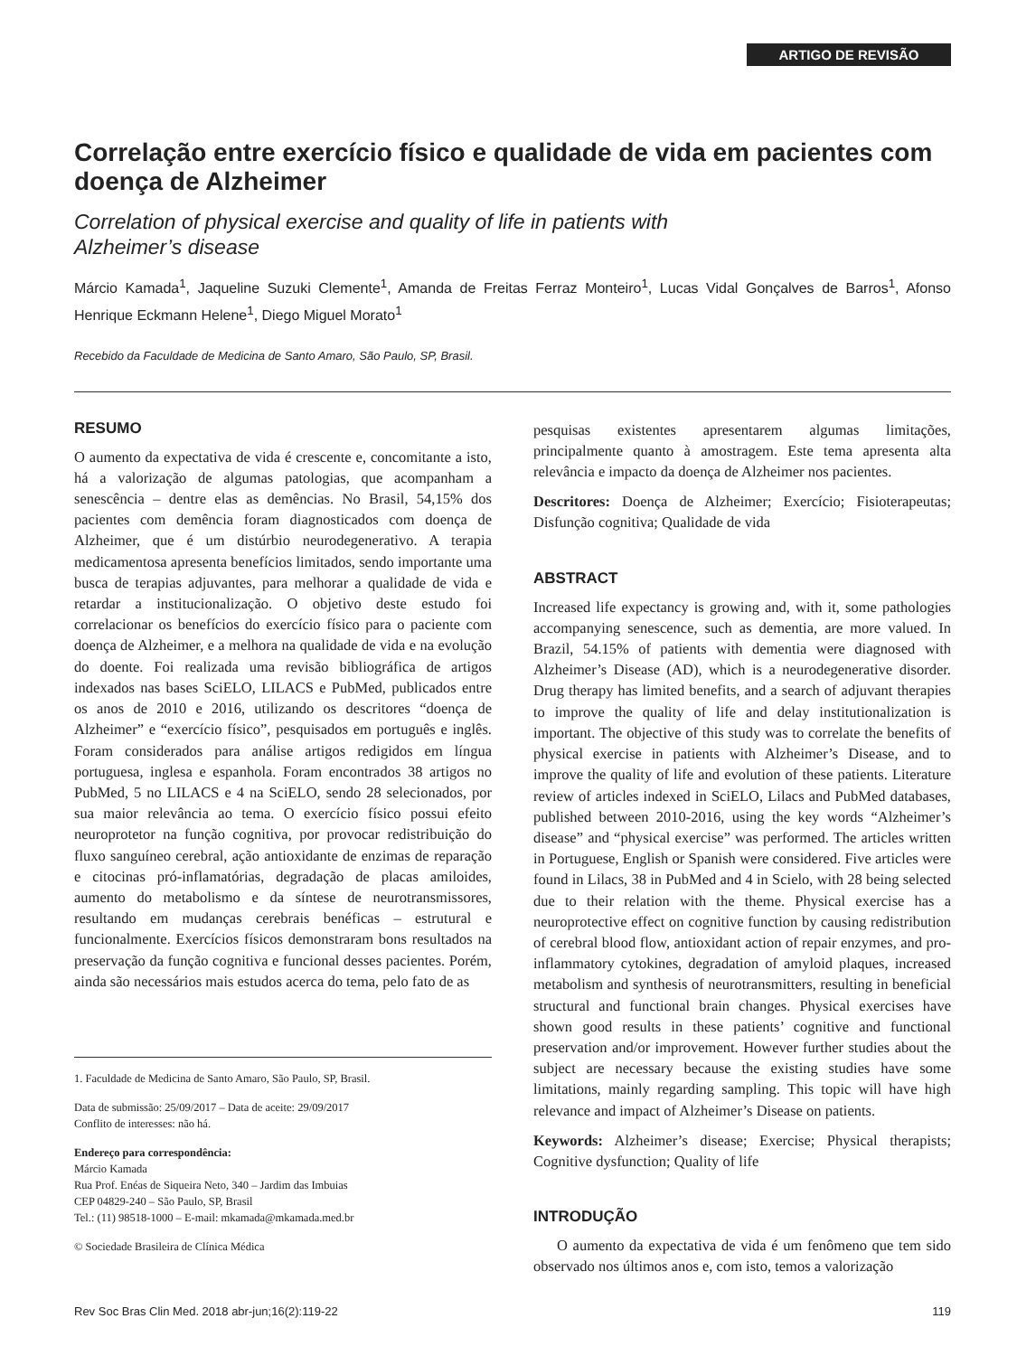ARTIGO DE REVISÃO
Correlação entre exercício físico e qualidade de vida em pacientes com doença de Alzheimer
Correlation of physical exercise and quality of life in patients with
Alzheimer’s disease
Márcio Kamada<sup>1</sup>, Jaqueline Suzuki Clemente<sup>1</sup>, Amanda de Freitas Ferraz Monteiro<sup>1</sup>, Lucas Vidal Gonçalves de Barros<sup>1</sup>, Afonso Henrique Eckmann Helene<sup>1</sup>, Diego Miguel Morato<sup>1</sup>
Recebido da Faculdade de Medicina de Santo Amaro, São Paulo, SP, Brasil.
RESUMO
O aumento da expectativa de vida é crescente e, concomitante a isto, há a valorização de algumas patologias, que acompanham a senescência – dentre elas as demências. No Brasil, 54,15% dos pacientes com demência foram diagnosticados com doença de Alzheimer, que é um distúrbio neurodegenerativo. A terapia medicamentosa apresenta benefícios limitados, sendo importante uma busca de terapias adjuvantes, para melhorar a qualidade de vida e retardar a institucionalização. O objetivo deste estudo foi correlacionar os benefícios do exercício físico para o paciente com doença de Alzheimer, e a melhora na qualidade de vida e na evolução do doente. Foi realizada uma revisão bibliográfica de artigos indexados nas bases SciELO, LILACS e PubMed, publicados entre os anos de 2010 e 2016, utilizando os descritores “doença de Alzheimer” e “exercício físico”, pesquisados em português e inglês. Foram considerados para análise artigos redigidos em língua portuguesa, inglesa e espanhola. Foram encontrados 38 artigos no PubMed, 5 no LILACS e 4 na SciELO, sendo 28 selecionados, por sua maior relevância ao tema. O exercício físico possui efeito neuroprotetor na função cognitiva, por provocar redistribuição do fluxo sanguíneo cerebral, ação antioxidante de enzimas de reparação e citocinas pró-inflamatórias, degradação de placas amiloides, aumento do metabolismo e da síntese de neurotransmissores, resultando em mudanças cerebrais benéficas – estrutural e funcionalmente. Exercícios físicos demonstraram bons resultados na preservação da função cognitiva e funcional desses pacientes. Porém, ainda são necessários mais estudos acerca do tema, pelo fato de as
1. Faculdade de Medicina de Santo Amaro, São Paulo, SP, Brasil.
Data de submissão: 25/09/2017 – Data de aceite: 29/09/2017
Conflito de interesses: não há.
Endereço para correspondência:
Márcio Kamada
Rua Prof. Enéas de Siqueira Neto, 340 – Jardim das Imbuias
CEP 04829-240 – São Paulo, SP, Brasil
Tel.: (11) 98518-1000 – E-mail: mkamada@mkamada.med.br
© Sociedade Brasileira de Clínica Médica
pesquisas existentes apresentarem algumas limitações, principalmente quanto à amostragem. Este tema apresenta alta relevância e impacto da doença de Alzheimer nos pacientes.
Descritores: Doença de Alzheimer; Exercício; Fisioterapeutas; Disfunção cognitiva; Qualidade de vida
ABSTRACT
Increased life expectancy is growing and, with it, some pathologies accompanying senescence, such as dementia, are more valued. In Brazil, 54.15% of patients with dementia were diagnosed with Alzheimer’s Disease (AD), which is a neurodegenerative disorder. Drug therapy has limited benefits, and a search of adjuvant therapies to improve the quality of life and delay institutionalization is important. The objective of this study was to correlate the benefits of physical exercise in patients with Alzheimer’s Disease, and to improve the quality of life and evolution of these patients. Literature review of articles indexed in SciELO, Lilacs and PubMed databases, published between 2010-2016, using the key words “Alzheimer’s disease” and “physical exercise” was performed. The articles written in Portuguese, English or Spanish were considered. Five articles were found in Lilacs, 38 in PubMed and 4 in Scielo, with 28 being selected due to their relation with the theme. Physical exercise has a neuroprotective effect on cognitive function by causing redistribution of cerebral blood flow, antioxidant action of repair enzymes, and pro-inflammatory cytokines, degradation of amyloid plaques, increased metabolism and synthesis of neurotransmitters, resulting in beneficial structural and functional brain changes. Physical exercises have shown good results in these patients’ cognitive and functional preservation and/or improvement. However further studies about the subject are necessary because the existing studies have some limitations, mainly regarding sampling. This topic will have high relevance and impact of Alzheimer’s Disease on patients.
Keywords: Alzheimer’s disease; Exercise; Physical therapists; Cognitive dysfunction; Quality of life
INTRODUÇÃO
O aumento da expectativa de vida é um fenômeno que tem sido observado nos últimos anos e, com isto, temos a valorização
Rev Soc Bras Clin Med. 2018 abr-jun;16(2):119-22 119